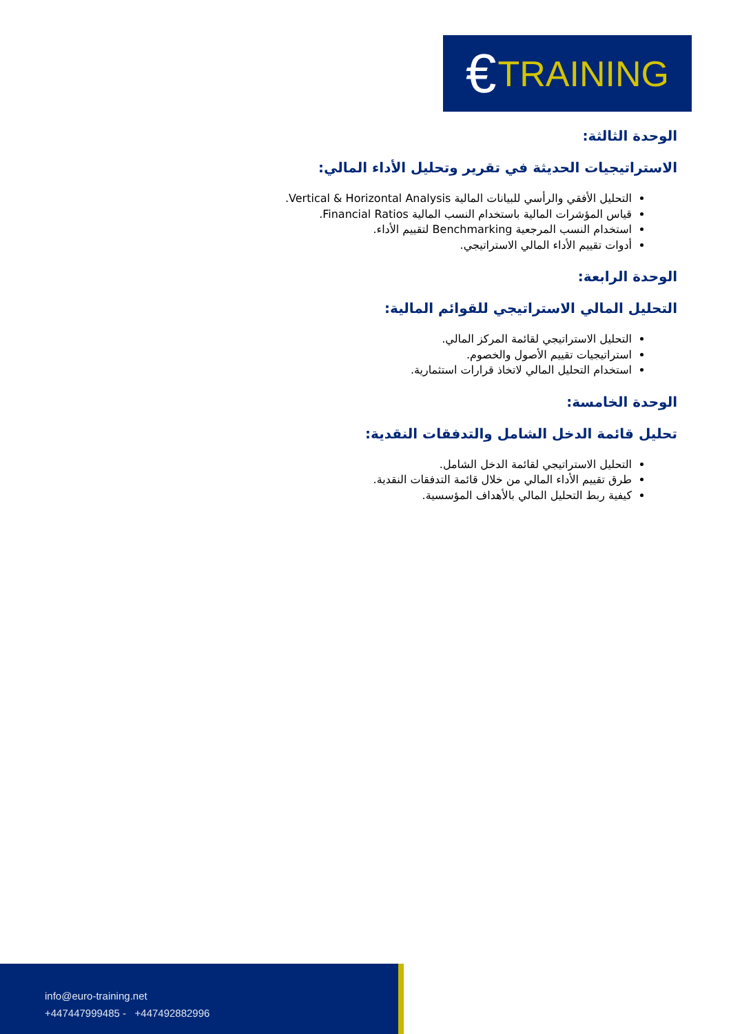€ TRAINING
الوحدة الثالثة:
الاستراتيجيات الحديثة في تقرير وتحليل الأداء المالي:
التحليل الأفقي والرأسي للبيانات المالية Vertical & Horizontal Analysis.
قياس المؤشرات المالية باستخدام النسب المالية Financial Ratios.
استخدام النسب المرجعية Benchmarking لتقييم الأداء.
أدوات تقييم الأداء المالي الاستراتيجي.
الوحدة الرابعة:
التحليل المالي الاستراتيجي للقوائم المالية:
التحليل الاستراتيجي لقائمة المركز المالي.
استراتيجيات تقييم الأصول والخصوم.
استخدام التحليل المالي لاتخاذ قرارات استثمارية.
الوحدة الخامسة:
تحليل قائمة الدخل الشامل والتدفقات النقدية:
التحليل الاستراتيجي لقائمة الدخل الشامل.
طرق تقييم الأداء المالي من خلال قائمة التدفقات النقدية.
كيفية ربط التحليل المالي بالأهداف المؤسسية.
info@euro-training.net
+447447999485 - +447492882996